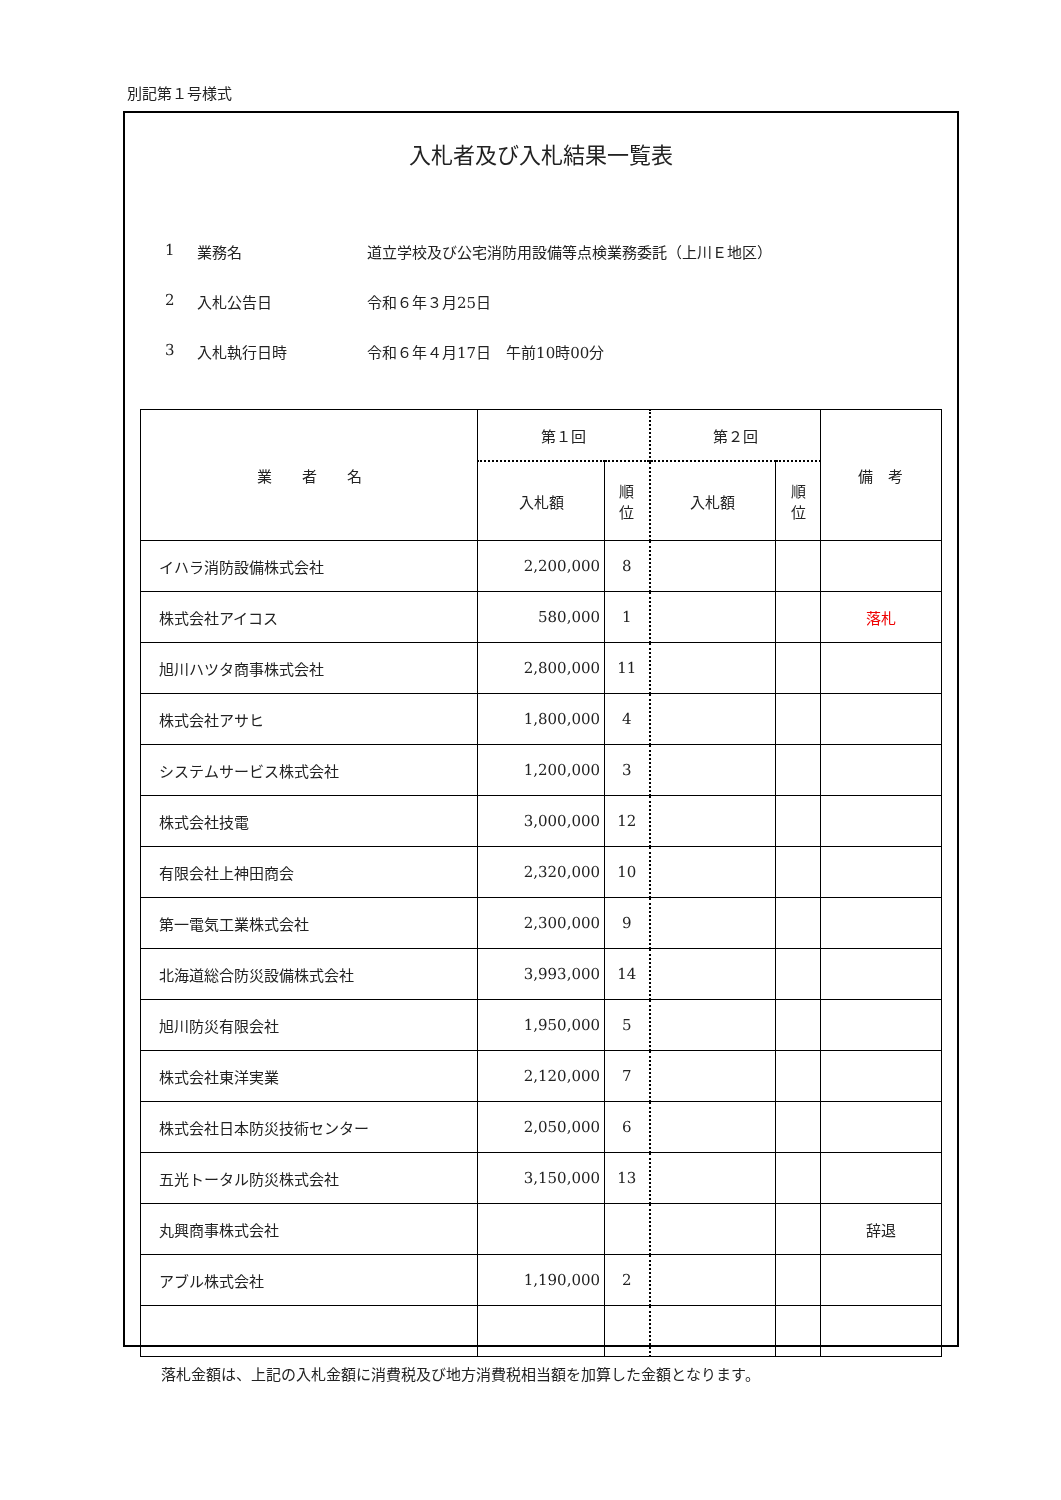別記第１号様式
入札者及び入札結果一覧表
1 業務名 道立学校及び公宅消防用設備等点検業務委託（上川Ｅ地区）
2 入札公告日 令和６年３月25日
3 入札執行日時 令和６年４月17日　午前10時00分
| 業 者 名 | 第１回 | | 第２回 | | 備 考 |
| --- | --- | --- | --- | --- | --- |
| | 入札額 | 順 位 | 入札額 | 順 位 | |
| イハラ消防設備株式会社 | 2,200,000 | 8 | | | |
| 株式会社アイコス | 580,000 | 1 | | | 落札 |
| 旭川ハツタ商事株式会社 | 2,800,000 | 11 | | | |
| 株式会社アサヒ | 1,800,000 | 4 | | | |
| システムサービス株式会社 | 1,200,000 | 3 | | | |
| 株式会社技電 | 3,000,000 | 12 | | | |
| 有限会社上神田商会 | 2,320,000 | 10 | | | |
| 第一電気工業株式会社 | 2,300,000 | 9 | | | |
| 北海道総合防災設備株式会社 | 3,993,000 | 14 | | | |
| 旭川防災有限会社 | 1,950,000 | 5 | | | |
| 株式会社東洋実業 | 2,120,000 | 7 | | | |
| 株式会社日本防災技術センター | 2,050,000 | 6 | | | |
| 五光トータル防災株式会社 | 3,150,000 | 13 | | | |
| 丸興商事株式会社 | | | | | 辞退 |
| アブル株式会社 | 1,190,000 | 2 | | | |
落札金額は、上記の入札金額に消費税及び地方消費税相当額を加算した金額となります。